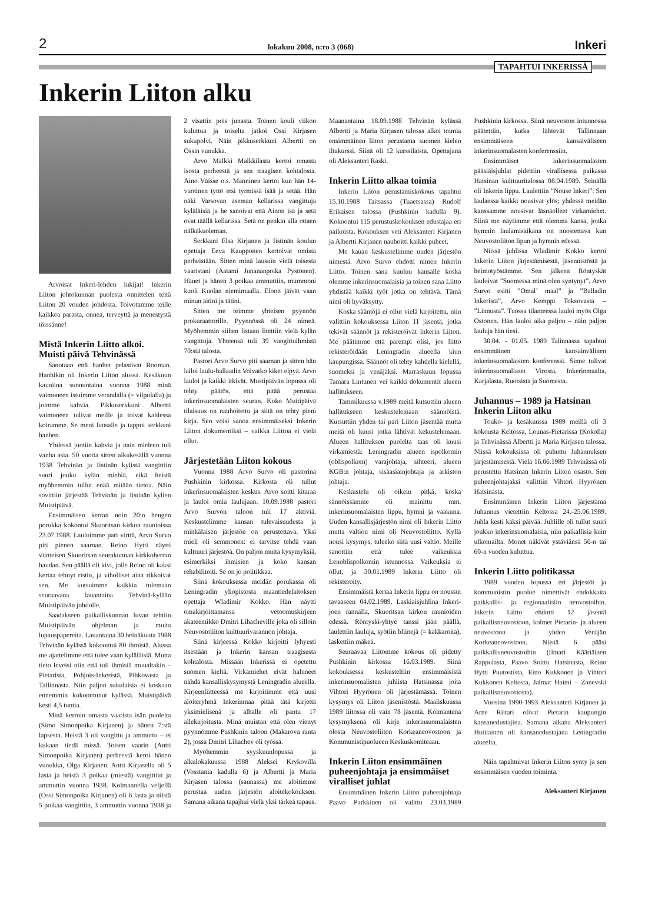2 lokakuu 2008, n:ro 3 (068) Inkeri
TAPAHTUI INKERISSÄ
Inkerin Liiton alku
Arvoisat Inkeri-lehden lukijat! Inkerin Liiton johtokunnan puolesta onnittelen teitä Liiton 20 vouden johdosta. Toivotamme teille kaikkea parasta, onnea, terveyttä ja menestystä töissänne!
Mistä Inkerin Liitto alkoi. Muisti päivä Tehvinässä
Sanotaan että hanhet pelastivat Rooman. Hanhikin oli Inkerin Liiton alussa. Kesäkuun kauniina sunnuntaina vuonna 1988 minä vaimoneen istuimme verandalla (= vilpolalla) ja joimme kahvia. Pikkuserkkuni Albertti vaimoneen tulivat meille ja toivat kahlessa koiramme. Se meni luosalle ja tappoi serkkuni hanhen.
Yhdessä juotiin kahvia ja nain mieleen tuli vanha asia. 50 vuotta sitten alkukesällä vuonna 1938 Tehvinän ja Iistinän kylistä vangittiin suuri jouku kylän miehiä, eikä heistä myöhemmin tullut enää mitään tietoa. Näin sovittiin järjestää Tehvinän ja Iistinän kylien Muistipäivä.
Ensimmäisen kerran noin 20:n hengen porukka kokontui Skuoritsan kirkon raunioissa 23.07.1988. Lauloimme pari virttä, Arvo Survo piti pienen saarnan. Reino Hytti näytti viimeisen Skuoritsan seurakunnan kirkkoherran haudan. Sen päällä oli kivi, jolle Reino oli kaksi kertaa tehnyt ristin, ja viholliset aina rikkoivat sen. Me kutsuimme kaikkia tulemaan seuraavana lauantaina Tehvinä-kylään Muistipäivän johdolle.
Saadakseen paikalliskunnan luvan tehtiin Muistipäivän ohjelman ja muita lupauspapereita. Lauantaina 30 heinäkuuta 1988 Tehvinän kylässä kokoontui 80 ihmistä. Alussa me ajattelimme että tulee vaan kyläläisiä. Mutta tieto leveisi niin että tuli ihmisiä muualtakin – Pietarista, Pohjois-Inkeristä, Pihkovasta ja Tallinnasta. Niin paljon sukulaisia ei koskaan ennemmin kokoontunut kylässä. Muistipäivä kesti 4,5 tuntia.
Minä kerroin omasta vaarista isän puolelta (Simo Simonpoika Kirjanen) ja hänen 7:stä lapsesta. Heistä 3 oli vangittu ja ammuttu – ei kukaan tiedä missä. Toisen vaarin (Antti Simonpoika Kirjanen) perheestä keroi hänen vunukka, Olga Kirjanen. Antti Kirjasella oli 5 lasta ja heistä 3 poikaa (miestä) vangittiin ja ammuttin vuonna 1938. Kolmannella veljellä (Ossi Simonpoika Kirjanen) oli 6 lasta ja niistä 5 poikaa vangittiin, 3 ammuttin vuonna 1938 ja 2 visattin pois junasta. Toinen kouli viikon kuluttua ja toiselta jatkoi Ossi Kirjasen sukupolvi. Näin pikkuserkkuni Albertti on Ossin vunukka.
Arvo Malkki Malkkilasta kertoi omasta isosta perheestä ja sen traagisen kohtalosta. Aino Väisse o.s. Manninen kertoi kun hän 14-vuotinen tyttö etsi tyrmissä isää ja setää. Hän näki Varsovan aseman kellarissa vangittuja kyläläisiä ja he sanoivat että Ainon isä ja setä ovat täällä kellarissa. Setä on penkin alla ottaen nälkäkuoleman.
Serkkuni Elsa Kirjanen ja Iistinän koulun opettaja Eeva Kaupponen kertoivat omista perheistään. Sitten minä lausuin vielä toisesta vaaristani (Aatami Junananpoika Pystönen). Hänet ja hänen 3 poikaa ammuttiin, mummoni kuoli Kuolan niemimaalla. Eloon jäivät vaan minun äitini ja tätini.
Sitten me teimme yhteisen pyynnön prokuraattorille. Pyynnössä oli 24 nimeä. Myöhemmin siihen listaan litettiin vielä kylän vangittuja. Yhteensä tuli 39 vangittuihmistä 70:stä talosta.
Pastori Arvo Survo piti saarnan ja sitten hän lailoi laulu-ballaadin Voivatko kiket elpyä. Arvo lauloi ja kaikki itkivät. Mustipäivän lopussa oli tehty päätös, että pitää perustaa inkerinsuomalaisten seuran. Koko Muitipäivä tilaisuus on nauhoitettu ja siitä on tehty pieni kirja. Sen voisi sanoa ensimmäiseksi Inkerin Liiton dokumentiksi – vaikka Liittoa ei vielä ollut.
Järjestetään Liiton kokous
Vuonna 1988 Arvo Survo oli pastorina Pushkinin kirkossa. Kirkosta oli tullut inkerinsuomalaisten keskus. Arvo soitti kitaraa ja lauloi omia laulujaan. 10.09.1988 pastori Arvo Survon taloon tuli 17 aktiviä. Keskustelimme kansan tulevaisuudesta ja minkälaisen järjestön on perustettava. Yksi mieli oli semmonen: ei tarvitse tehdä vaan kulttuuri järjestöä. On paljon muita kysymyksiä, esimerkiksi ihmisien ja koko kansan rehabilitoiti. Se on jo politikkaa.
Siinä kokouksessa meidän porukassa oli Leningradin yliopistosta maantiedelaitoksen opettaja Wladimir Kokko. Hän näytti omakirjoittamansa vetoomuskirjeen akateemikko Dmitri Lihacheville joka oli silloin Neuvostoliiton kulttuurivarannon johtaja.
Siinä kirjeessä Kokko kirjoitti lyhyesti itsestään ja Inkerin kansan traagisesta kohtalosta. Missään Inkerissä ei opetettu suomen kieltä. Virkamiehet eivät haluneet nähdä kansalliskysymystä Leningradin alueella. Kirjeenliitteessä me kirjoitimme että uusi aloiteryhmä Inkerinmaa pitää tätä kirjettä yksimielisenä ja alhalle oli pantu 17 allekirjoitusta. Minä muistan että olen vienyt pyynnömme Pushkinin taloon (Makarova ranta 2), jossa Dmitri Lihachev oli työssä.
Myöhemmin syyskuunlopussa ja alkulokakuussa 1988 Aleksei Krykovilla (Vosstania kadulla 6) ja Albertti ja Maria Kirjasen talossa (saunassa) me aloitimme perustaa uuden järjestön aloitekokouksen. Samana aikana tapajhui vielä yksi tärkeä tapaus. Maanantaina 18.09.1988 Tehvinän kylässä Albertti ja Maria Kirjasen talossa alkoi toimia ensimmäinen liiton perustama suomen kielen iltakurssi. Siinä oli 12 kurssilaista. Opettajana oli Aleksanteri Raski.
Inkerin Liitto alkaa toimia
Inkerin Liiton perustamiskokous tapahtui 15.10.1988 Taitsassa (Tuaetsassa) Rudolf Erikaisen talossa (Pushkinin kadulla 9). Kokoontui 115 perustuskokouksen edustajaa eri paikoista. Kokouksen veti Aleksanteri Kirjanen ja Albertti Kirjanen nauhoitti kaikki puheet.
Me kauan keskustelimme uuden järjestön nimestä. Arvo Survo ehdotti nimen Inkerin Liitto. Toinen sana kuuluu kansalle koska olemme inkerinsuomalaisia ja toinen sana Liitto yhdistää kaikki työt jotka on tehtävä. Tämä nimi oli hyväksytty.
Koska sääntöjä ei ollut vielä kirjoitettu, niin valittiin kokouksessa Liiton 11 jäsentä, jotka tekivät säännöt ja rekisteröivät Inkerin Liiton. Me päätimme että parempi olisi, jos liitto rekisteröidään Leningradin alueella kiun kaupungissa. Säännöt oli tehty kahdella kielellä, suomeksi ja venäjäksi. Marraskuun lopussa Tamara Lintunen vei kaikki dokumentit alueen hallitukseen.
Tammikuussa v.1989 meitä kutsuttiin alueen hallitukseen keskustelemaan säännöistä. Kutsuttiin yhden tai pari Liiton jäsentää mutta meitä oli kuusi jotka lähtivät kekustelemaan. Alueen hallituksen puolelta taas oli kuusi virkamiestä: Leningradin alueen ispolkomin (oblispolkom) varajohtaja, sihteeri, alueen KGB:n johtaja, sisäasiainjohtaja ja arkiston johtaja.
Keskustelu oli oikein pitkä, koska sännöissämme oli mainittu mm. inkerinsuomalaisten lippu, hymni ja vaakuna. Uuden kansallisjärjestön nimi oli Inkerin Liitto mutta valtion nimi oli Neuvostoliitto. Kyllä nousi kysymys, tuleeko siitä uusi valtio. Meille sanottiin että tulee vaikeuksia Lenoblispolkomin istunnossa. Vaikeuksia ei ollut, ja 30.01.1989 Inkerin Liitto oli rekisteroity.
Ensimmäistä kertaa Inkerin lippu on noussut tavaaseen 04.02.1989, Laskiaisjuhlina Inkeri-joen rannalla, Skuoritsan kirkon raunioiden edessä. Röntyski-yhtye tanssi jään päällä, laulettiin lauluja, syötiin bliinejä (= kakkaroita), laskettiin mäkeä.
Seuraavaa Liitomme kokous oli pidetty Pushkinin kirkossa 16.03.1989. Siinä kokouksessa keskusteltiin ensimmäisistä inkerinsuomalisten juhlista Hatsinassa joita Vihtori Hyyrönen oli järjestämässä. Toinen kysymys oli Liiton jäsenistöstä. Maaliskuussa 1989 liitossa oli vain 78 jäsentä. Kolmantena kysymyksenä oli kirje inkerinsuomalaisten olosta Neuvostoliiton Korkeaneovostoon ja Kommunistipuolueen Keskuskomiteaan.
Inkerin Liiton ensimmäinen puheenjohtaja ja ensimmäiset viralliset juhlat
Ensimmäinen Inkerin Liiton puheenjohtaja Paavo Parkkinen oli valittu 23.03.1989 Pushkinin kirkossa. Siinä neuvoston intunnossa päätettiin, kutka lähtevät Tallinnaan ensimmäiseen kansaiväliseen inkerinsuomalasten konferenssiin.
Ensimmäiset inkerinsuomalasten pääsiäisjuhlat pidettiin virallisessa paikassa Hatsinan kulttuuritalossa 08.04.1989. Seinällä oli Inkerin lippu. Laulettiin ”Nouse Inkeri”. Sen laulaessa kaikki nousivat ylös; yhdessä meidän kanssamme nousivat läsnäolleet virkamiehet. Siinä me näytimme että olemma kansa, jonka hymnin laulamisaikana on nuostettava kun Neuvostoliiton lipun ja hymnin edessä.
Niissä juhlissa Wladimir Kokko kertoi Inkerin Liiton järjestämisestä, jäsennistöstä ja heimotyöstämme. Sen jälkeen Röntyskät lauloivat ”Suomessa minä olen syntynyt”, Arvo Survo esitti ”Omal´ maal” ja ”Balladin Inkeristä”, Arvo Kemppi Toksovasta – ”Linnusta”. Tuossa tilanteessa lauloi myös Olga Ostonen. Hän lauloi aika paljon – näin paljon lauluja hän tiesi.
30.04. - 01.05. 1989 Talinnassa tapahtui ensimmäinen kansainvälinen inkerinsuomalaisten konferenssi. Sinne tulivat inkerinsuomaliaset Virosta, Inkerinmaalta, Karjalasta, Ruotsista ja Suomesta.
Juhannus – 1989 ja Hatsinan Inkerin Liiton alku
Touko- ja kesäkuussa 1989 meillä oli 3 kokousta Keltossa, Lounas-Pietarissa (Kokolla) ja Tehvinässä Albertti ja Maria Kirjasen talossa. Niissä kokouksissa oli puhuttu Juhannuksen järjestämisestä. Vielä 16.06.1989 Tehvinässä oli perustettu Hatsinan Inkerin Liiton osasto. Sen puheenjohtajaksi valittiin Vihtori Hyyrönen Hatsinasta.
Ensimmäinen Inkerin Liiton järjestämä Juhannus vietettiin Keltossa 24.-25.06.1989. Juhla kesti kaksi päivää. Juhlille oli tullut suuri joukko inkerinsuomalaisia, niin paikallisia kuin ulkomailta. Monet näkivät ystäviänsä 50-n tai 60-n vuoden kuluttua.
Inkerin Liitto politikassa
1989 vuoden lopussa eri järjestöt ja kommunistin puolue nimettivät ehdokkaita paikkallis- ja regionaalisiin neuvostoihin. Inkerin Liitto ehdotti 12 jäsentä paikallisneuvostoon, kolmet Pietarin- ja alueen neuvostoon ja yhden Venäjän Korkeaneovostoon. Niistä 6 pääsi paikkallisneuvostoihin (Ilmari Kääriäinen Rappulasta, Paavo Soittu Hatsinasta, Reino Hytti Puutostista, Eino Kukkonen ja Vihtori Kukkonen Keltosta, Jalmar Haimi – Zanevski paikallisneuvostosta).
Vuosina 1990-1993 Aleksanteri Kirjanen ja Arne Riitari olivat Pietarin kaupungin kansanedustajina. Samana aikana Aleksanteri Hutilainen oli kansanedustajana Leningradin alueelta.
Näin tapahtuivat Inkerin Liiton synty ja sen ensimmäisen vuoden toiminta.
Aleksanteri Kirjanen